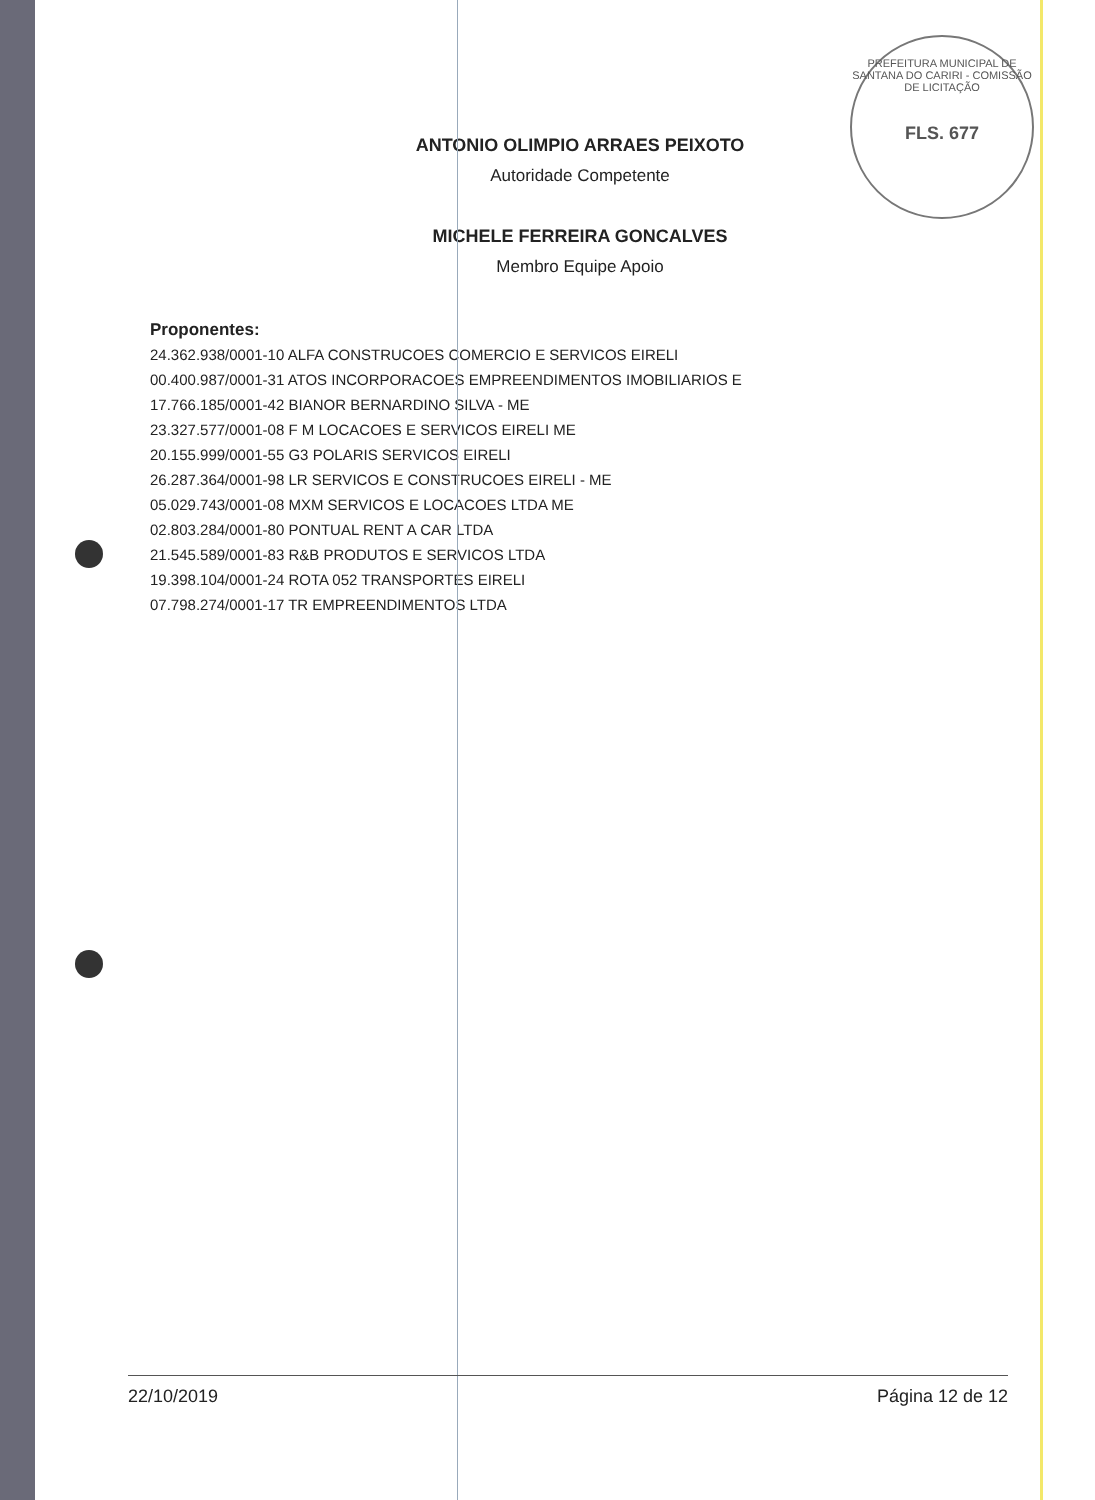PREFEITURA MUNICIPAL DE SANTANA DO CARIRI - COMISSÃO DE LICITAÇÃO
FLS. 677
ANTONIO OLIMPIO ARRAES PEIXOTO
Autoridade Competente
MICHELE FERREIRA GONCALVES
Membro Equipe Apoio
Proponentes:
24.362.938/0001-10 ALFA CONSTRUCOES COMERCIO E SERVICOS EIRELI
00.400.987/0001-31 ATOS INCORPORACOES EMPREENDIMENTOS IMOBILIARIOS E
17.766.185/0001-42 BIANOR BERNARDINO SILVA - ME
23.327.577/0001-08 F M LOCACOES E SERVICOS EIRELI ME
20.155.999/0001-55 G3 POLARIS SERVICOS EIRELI
26.287.364/0001-98 LR SERVICOS E CONSTRUCOES EIRELI - ME
05.029.743/0001-08 MXM SERVICOS E LOCACOES LTDA ME
02.803.284/0001-80 PONTUAL RENT A CAR LTDA
21.545.589/0001-83 R&B PRODUTOS E SERVICOS LTDA
19.398.104/0001-24 ROTA 052 TRANSPORTES EIRELI
07.798.274/0001-17 TR EMPREENDIMENTOS LTDA
22/10/2019 Página 12 de 12